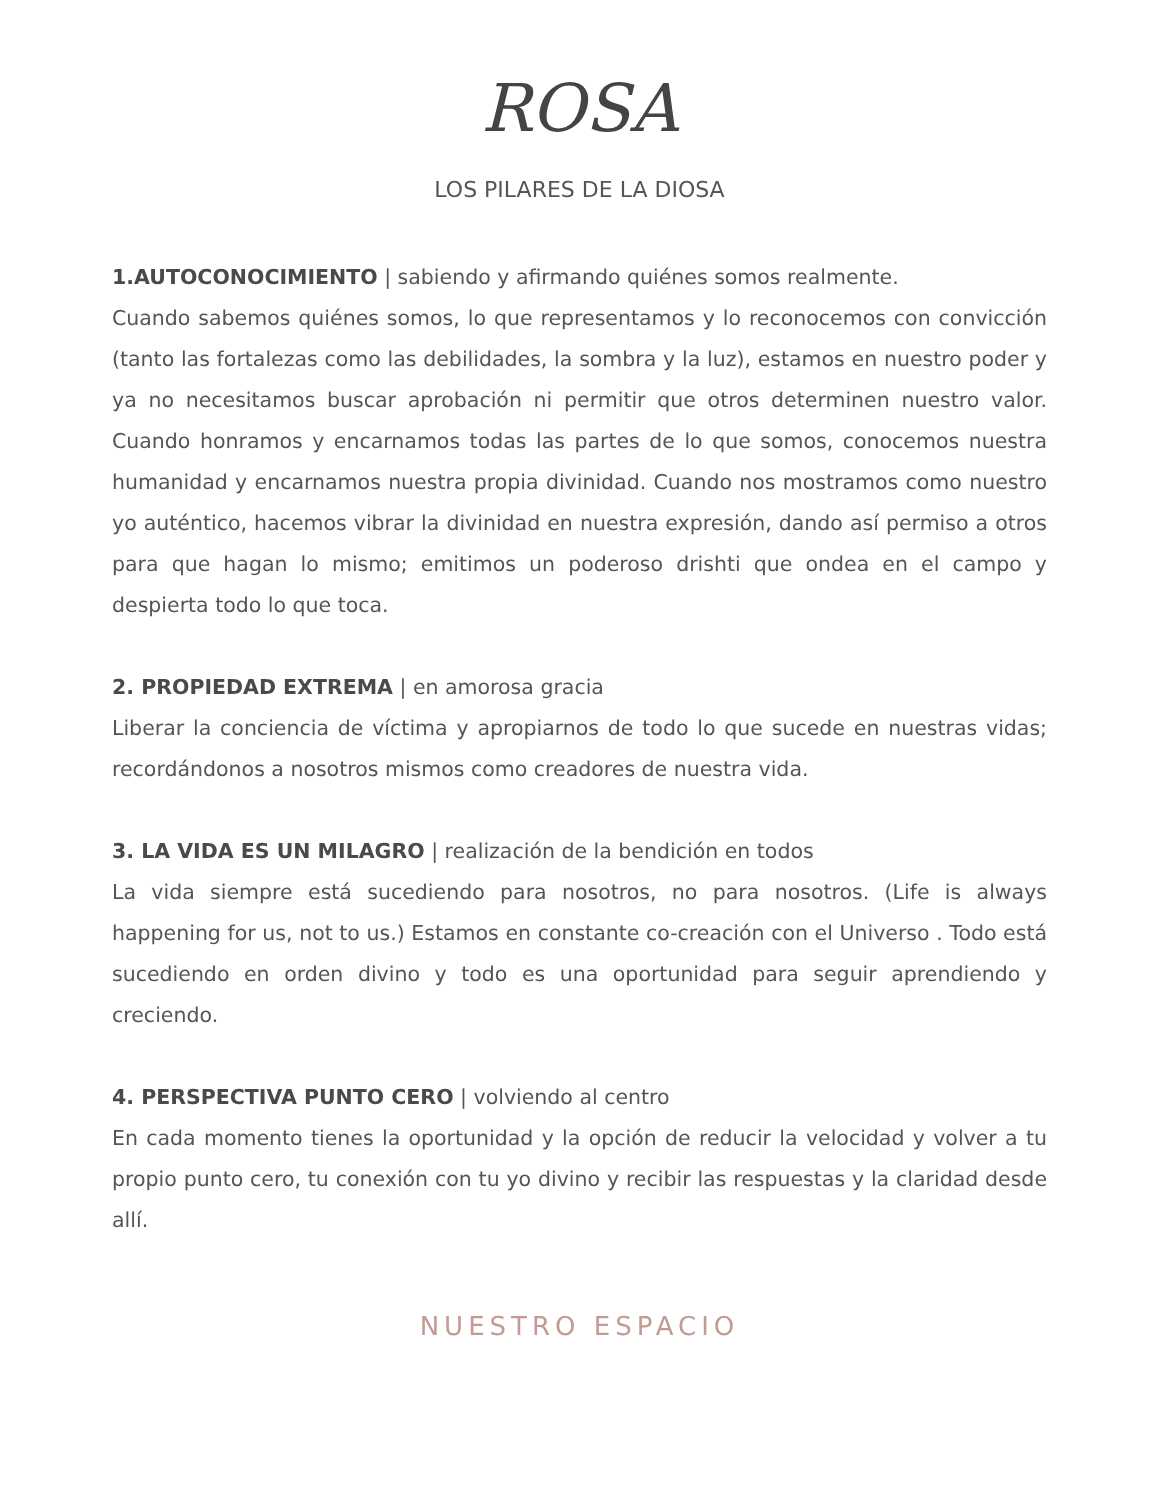ROSA
LOS PILARES DE LA DIOSA
1.AUTOCONOCIMIENTO | sabiendo y afirmando quiénes somos realmente.
Cuando sabemos quiénes somos, lo que representamos y lo reconocemos con convicción (tanto las fortalezas como las debilidades, la sombra y la luz), estamos en nuestro poder y ya no necesitamos buscar aprobación ni permitir que otros determinen nuestro valor. Cuando honramos y encarnamos todas las partes de lo que somos, conocemos nuestra humanidad y encarnamos nuestra propia divinidad. Cuando nos mostramos como nuestro yo auténtico, hacemos vibrar la divinidad en nuestra expresión, dando así permiso a otros para que hagan lo mismo; emitimos un poderoso drishti que ondea en el campo y despierta todo lo que toca.
2. PROPIEDAD EXTREMA | en amorosa gracia
Liberar la conciencia de víctima y apropiarnos de todo lo que sucede en nuestras vidas; recordándonos a nosotros mismos como creadores de nuestra vida.
3. LA VIDA ES UN MILAGRO | realización de la bendición en todos
La vida siempre está sucediendo para nosotros, no para nosotros. (Life is always happening for us, not to us.) Estamos en constante co-creación con el Universo . Todo está sucediendo en orden divino y todo es una oportunidad para seguir aprendiendo y creciendo.
4. PERSPECTIVA PUNTO CERO | volviendo al centro
En cada momento tienes la oportunidad y la opción de reducir la velocidad y volver a tu propio punto cero, tu conexión con tu yo divino y recibir las respuestas y la claridad desde allí.
NUESTRO ESPACIO